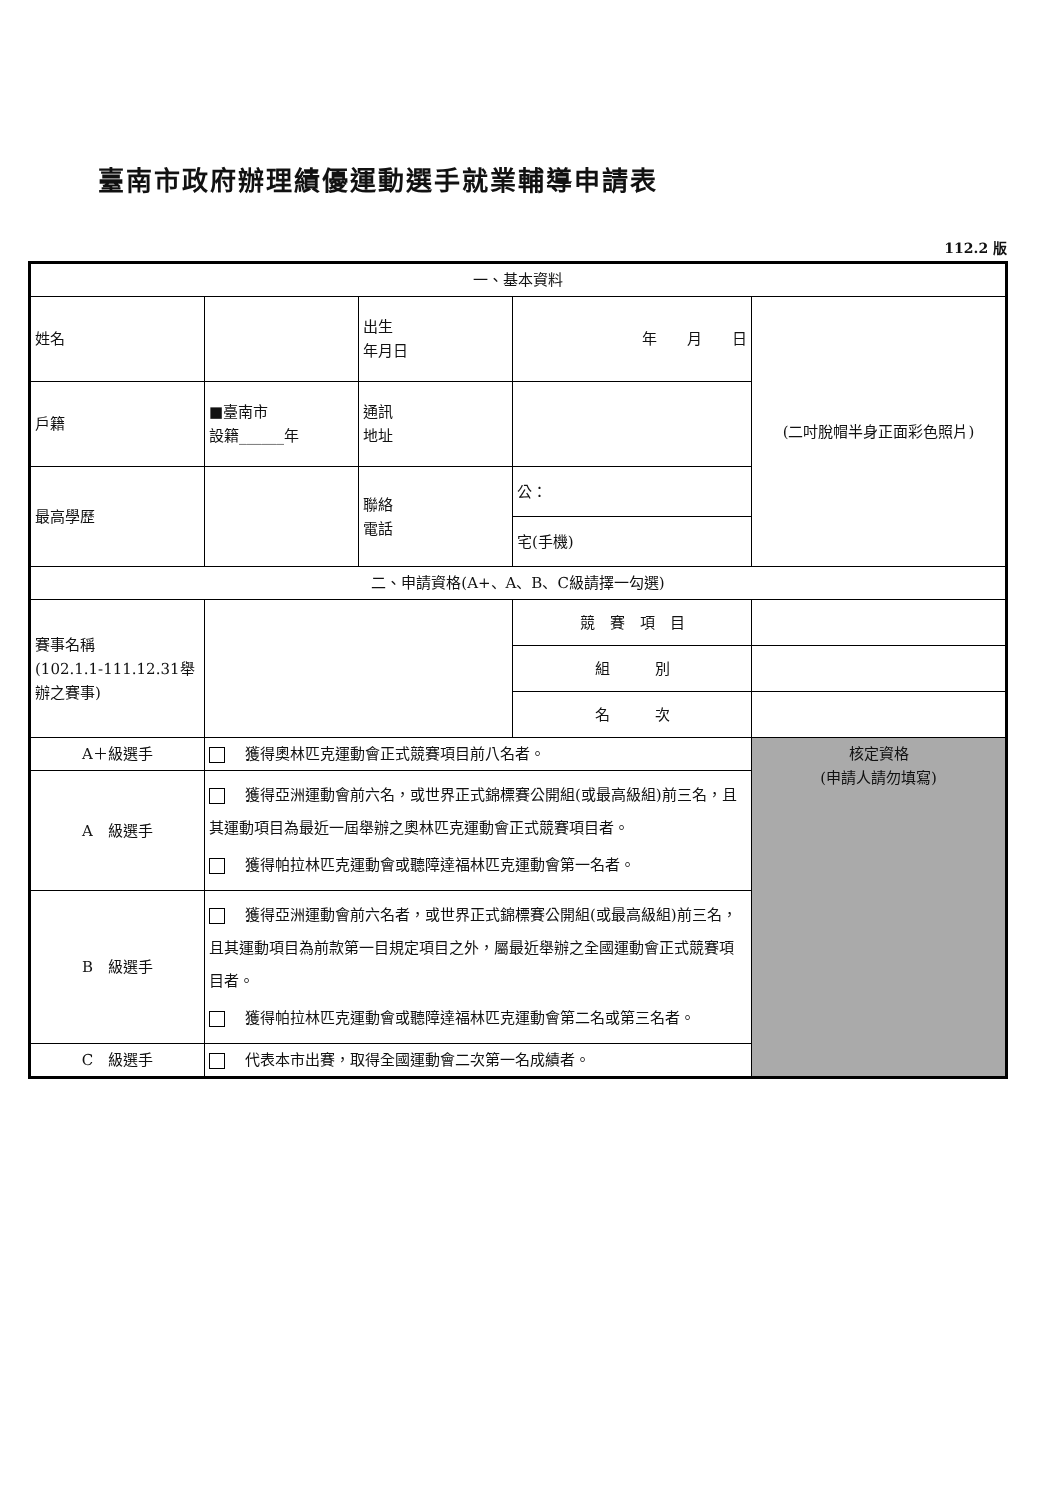臺南市政府辦理績優運動選手就業輔導申請表
112.2 版
| 一、基本資料 | | | | |
| 姓名 | | 出生 年月日 | 年 月 日 | (二吋脫帽半身正面彩色照片) |
| 戶籍 | ■臺南市 設籍______年 | 通訊 地址 | | |
| 最高學歷 | | 聯絡 電話 | 公： | |
| | | | 宅(手機) | |
| 二、申請資格(A+、A、B、C級請擇一勾選) | | | | |
| 賽事名稱 (102.1.1-111.12.31舉辦之賽事) | | | 競 賽 項 目 | |
| | | | 組 別 | |
| | | | 名 次 | |
| A＋級選手 | 獲得奧林匹克運動會正式競賽項目前八名者。 | | | 核定資格 (申請人請勿填寫) |
| A 級選手 | 獲得亞洲運動會前六名，或世界正式錦標賽公開組(或最高級組)前三名，且其運動項目為最近一屆舉辦之奧林匹克運動會正式競賽項目者。 獲得帕拉林匹克運動會或聽障達福林匹克運動會第一名者。 | | | |
| B 級選手 | 獲得亞洲運動會前六名者，或世界正式錦標賽公開組(或最高級組)前三名，且其運動項目為前款第一目規定項目之外，屬最近舉辦之全國運動會正式競賽項目者。 獲得帕拉林匹克運動會或聽障達福林匹克運動會第二名或第三名者。 | | | |
| C 級選手 | 代表本市出賽，取得全國運動會二次第一名成績者。 | | | |